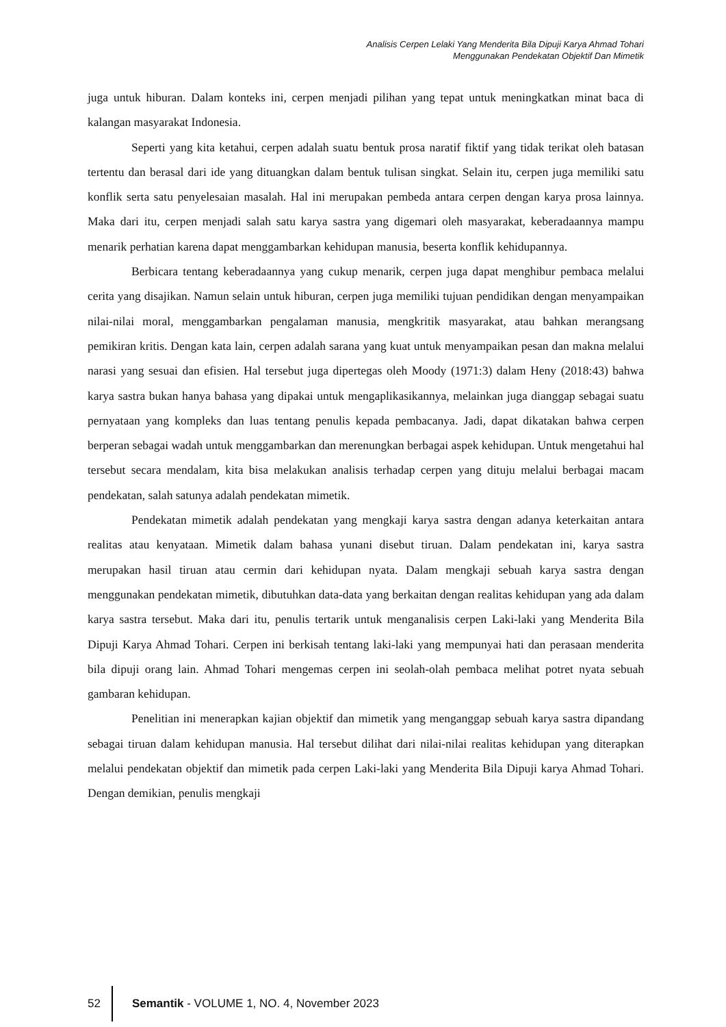Analisis Cerpen Lelaki Yang Menderita Bila Dipuji Karya Ahmad Tohari
Menggunakan Pendekatan Objektif Dan Mimetik
juga untuk hiburan. Dalam konteks ini, cerpen menjadi pilihan yang tepat untuk meningkatkan minat baca di kalangan masyarakat Indonesia.
Seperti yang kita ketahui, cerpen adalah suatu bentuk prosa naratif fiktif yang tidak terikat oleh batasan tertentu dan berasal dari ide yang dituangkan dalam bentuk tulisan singkat. Selain itu, cerpen juga memiliki satu konflik serta satu penyelesaian masalah. Hal ini merupakan pembeda antara cerpen dengan karya prosa lainnya. Maka dari itu, cerpen menjadi salah satu karya sastra yang digemari oleh masyarakat, keberadaannya mampu menarik perhatian karena dapat menggambarkan kehidupan manusia, beserta konflik kehidupannya.
Berbicara tentang keberadaannya yang cukup menarik, cerpen juga dapat menghibur pembaca melalui cerita yang disajikan. Namun selain untuk hiburan, cerpen juga memiliki tujuan pendidikan dengan menyampaikan nilai-nilai moral, menggambarkan pengalaman manusia, mengkritik masyarakat, atau bahkan merangsang pemikiran kritis. Dengan kata lain, cerpen adalah sarana yang kuat untuk menyampaikan pesan dan makna melalui narasi yang sesuai dan efisien. Hal tersebut juga dipertegas oleh Moody (1971:3) dalam Heny (2018:43) bahwa karya sastra bukan hanya bahasa yang dipakai untuk mengaplikasikannya, melainkan juga dianggap sebagai suatu pernyataan yang kompleks dan luas tentang penulis kepada pembacanya. Jadi, dapat dikatakan bahwa cerpen berperan sebagai wadah untuk menggambarkan dan merenungkan berbagai aspek kehidupan. Untuk mengetahui hal tersebut secara mendalam, kita bisa melakukan analisis terhadap cerpen yang dituju melalui berbagai macam pendekatan, salah satunya adalah pendekatan mimetik.
Pendekatan mimetik adalah pendekatan yang mengkaji karya sastra dengan adanya keterkaitan antara realitas atau kenyataan. Mimetik dalam bahasa yunani disebut tiruan. Dalam pendekatan ini, karya sastra merupakan hasil tiruan atau cermin dari kehidupan nyata. Dalam mengkaji sebuah karya sastra dengan menggunakan pendekatan mimetik, dibutuhkan data-data yang berkaitan dengan realitas kehidupan yang ada dalam karya sastra tersebut. Maka dari itu, penulis tertarik untuk menganalisis cerpen Laki-laki yang Menderita Bila Dipuji Karya Ahmad Tohari. Cerpen ini berkisah tentang laki-laki yang mempunyai hati dan perasaan menderita bila dipuji orang lain. Ahmad Tohari mengemas cerpen ini seolah-olah pembaca melihat potret nyata sebuah gambaran kehidupan.
Penelitian ini menerapkan kajian objektif dan mimetik yang menganggap sebuah karya sastra dipandang sebagai tiruan dalam kehidupan manusia. Hal tersebut dilihat dari nilai-nilai realitas kehidupan yang diterapkan melalui pendekatan objektif dan mimetik pada cerpen Laki-laki yang Menderita Bila Dipuji karya Ahmad Tohari. Dengan demikian, penulis mengkaji
52 Semantik - VOLUME 1, NO. 4, November 2023